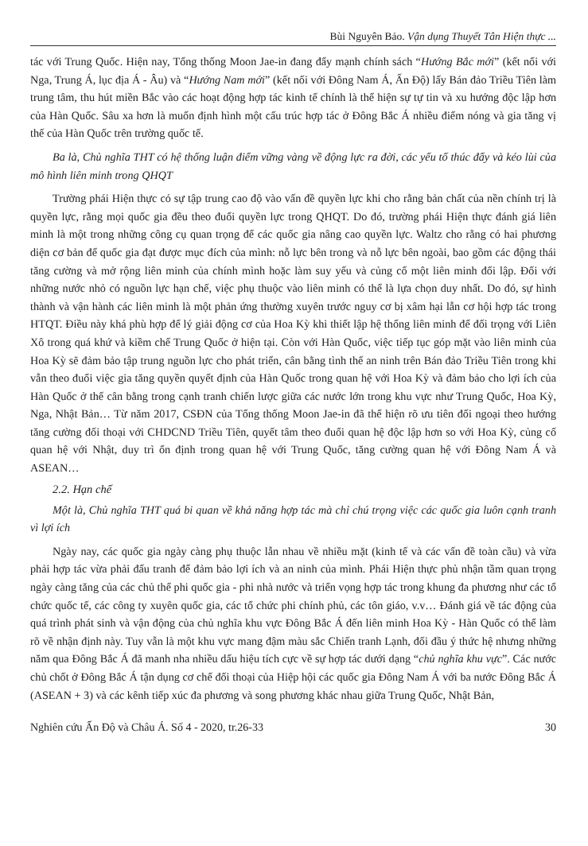Bùi Nguyên Bảo. Vận dụng Thuyết Tân Hiện thực ...
tác với Trung Quốc. Hiện nay, Tổng thống Moon Jae-in đang đẩy mạnh chính sách “Hướng Bắc mới” (kết nối với Nga, Trung Á, lục địa Á - Âu) và “Hướng Nam mới” (kết nối với Đông Nam Á, Ấn Độ) lấy Bán đảo Triều Tiên làm trung tâm, thu hút miền Bắc vào các hoạt động hợp tác kinh tế chính là thể hiện sự tự tin và xu hướng độc lập hơn của Hàn Quốc. Sâu xa hơn là muốn định hình một cấu trúc hợp tác ở Đông Bắc Á nhiều điểm nóng và gia tăng vị thế của Hàn Quốc trên trường quốc tế.
Ba là, Chủ nghĩa THT có hệ thống luận điểm vững vàng về động lực ra đời, các yếu tố thúc đẩy và kéo lùi của mô hình liên minh trong QHQT
Trường phái Hiện thực có sự tập trung cao độ vào vấn đề quyền lực khi cho rằng bản chất của nền chính trị là quyền lực, rằng mọi quốc gia đều theo đuổi quyền lực trong QHQT. Do đó, trường phái Hiện thực đánh giá liên minh là một trong những công cụ quan trọng để các quốc gia nâng cao quyền lực. Waltz cho rằng có hai phương diện cơ bản để quốc gia đạt được mục đích của mình: nỗ lực bên trong và nỗ lực bên ngoài, bao gồm các động thái tăng cường và mở rộng liên minh của chính mình hoặc làm suy yếu và củng cố một liên minh đối lập. Đối với những nước nhỏ có nguồn lực hạn chế, việc phụ thuộc vào liên minh có thể là lựa chọn duy nhất. Do đó, sự hình thành và vận hành các liên minh là một phản ứng thường xuyên trước nguy cơ bị xâm hại lẫn cơ hội hợp tác trong HTQT. Điều này khá phù hợp để lý giải động cơ của Hoa Kỳ khi thiết lập hệ thống liên minh để đối trọng với Liên Xô trong quá khứ và kiềm chế Trung Quốc ở hiện tại. Còn với Hàn Quốc, việc tiếp tục góp mặt vào liên minh của Hoa Kỳ sẽ đảm bảo tập trung nguồn lực cho phát triển, cân bằng tình thế an ninh trên Bán đảo Triều Tiên trong khi vẫn theo đuổi việc gia tăng quyền quyết định của Hàn Quốc trong quan hệ với Hoa Kỳ và đảm bảo cho lợi ích của Hàn Quốc ở thế cân bằng trong cạnh tranh chiến lược giữa các nước lớn trong khu vực như Trung Quốc, Hoa Kỳ, Nga, Nhật Bản… Từ năm 2017, CSĐN của Tổng thống Moon Jae-in đã thể hiện rõ ưu tiên đối ngoại theo hướng tăng cường đối thoại với CHDCND Triều Tiên, quyết tâm theo đuổi quan hệ độc lập hơn so với Hoa Kỳ, củng cố quan hệ với Nhật, duy trì ổn định trong quan hệ với Trung Quốc, tăng cường quan hệ với Đông Nam Á và ASEAN…
2.2. Hạn chế
Một là, Chủ nghĩa THT quá bi quan về khả năng hợp tác mà chỉ chú trọng việc các quốc gia luôn cạnh tranh vì lợi ích
Ngày nay, các quốc gia ngày càng phụ thuộc lẫn nhau về nhiều mặt (kinh tế và các vấn đề toàn cầu) và vừa phải hợp tác vừa phải đấu tranh để đảm bảo lợi ích và an ninh của mình. Phái Hiện thực phủ nhận tầm quan trọng ngày càng tăng của các chủ thể phi quốc gia - phi nhà nước và triển vọng hợp tác trong khung đa phương như các tổ chức quốc tế, các công ty xuyên quốc gia, các tổ chức phi chính phủ, các tôn giáo, v.v… Đánh giá về tác động của quá trình phát sinh và vận động của chủ nghĩa khu vực Đông Bắc Á đến liên minh Hoa Kỳ - Hàn Quốc có thể làm rõ về nhận định này. Tuy vẫn là một khu vực mang đậm màu sắc Chiến tranh Lạnh, đối đầu ý thức hệ nhưng những năm qua Đông Bắc Á đã manh nha nhiều dấu hiệu tích cực về sự hợp tác dưới dạng “chủ nghĩa khu vực”. Các nước chủ chốt ở Đông Bắc Á tận dụng cơ chế đối thoại của Hiệp hội các quốc gia Đông Nam Á với ba nước Đông Bắc Á (ASEAN + 3) và các kênh tiếp xúc đa phương và song phương khác nhau giữa Trung Quốc, Nhật Bản,
Nghiên cứu Ấn Độ và Châu Á. Số 4 - 2020, tr.26-33 30